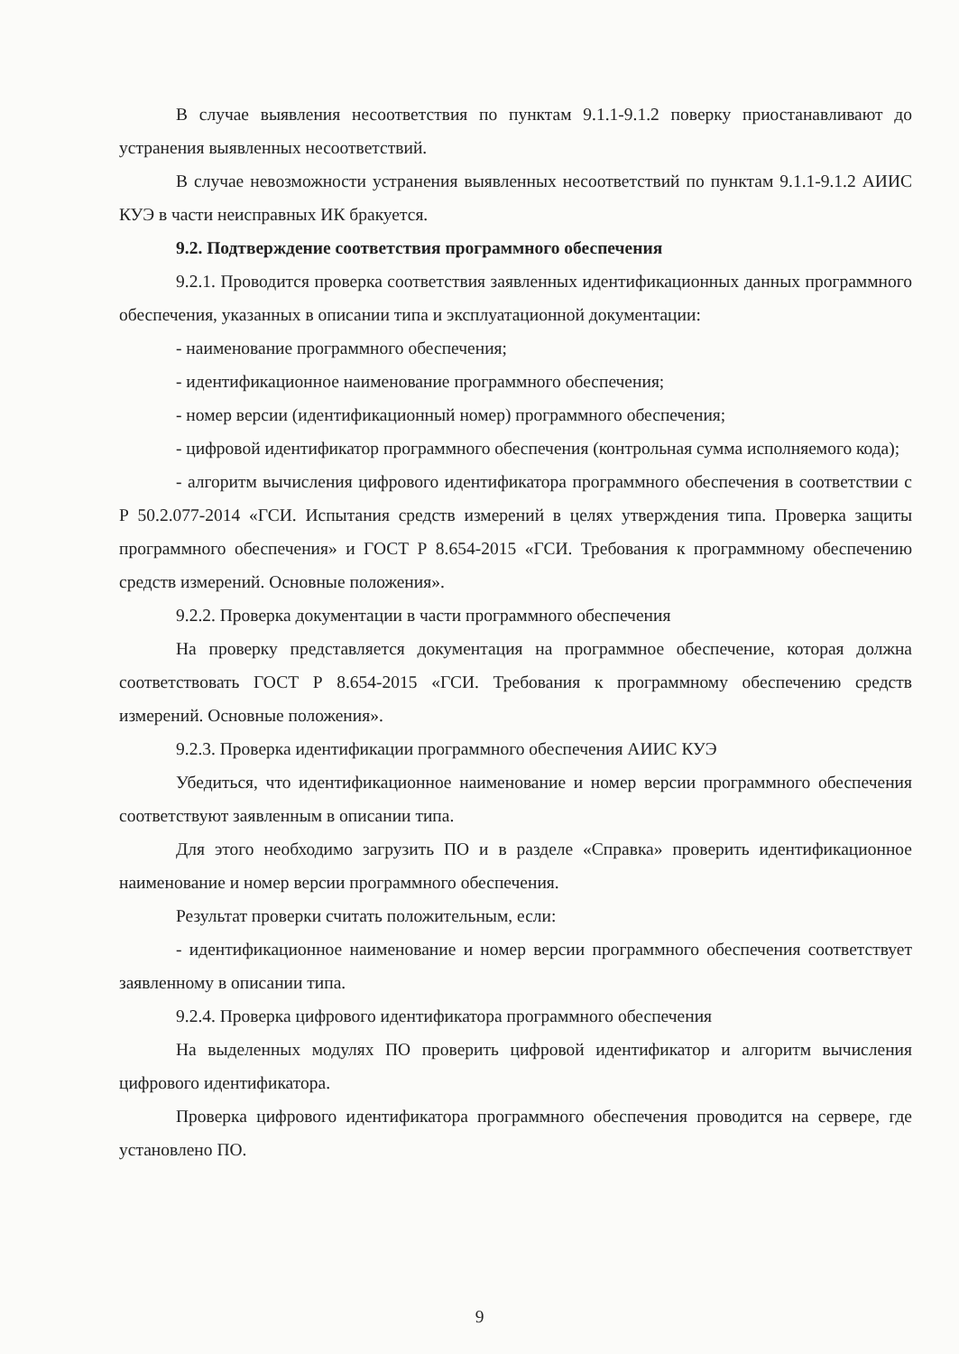В случае выявления несоответствия по пунктам 9.1.1-9.1.2 поверку приостанавливают до устранения выявленных несоответствий.
В случае невозможности устранения выявленных несоответствий по пунктам 9.1.1-9.1.2 АИИС КУЭ в части неисправных ИК бракуется.
9.2. Подтверждение соответствия программного обеспечения
9.2.1. Проводится проверка соответствия заявленных идентификационных данных программного обеспечения, указанных в описании типа и эксплуатационной документации:
- наименование программного обеспечения;
- идентификационное наименование программного обеспечения;
- номер версии (идентификационный номер) программного обеспечения;
- цифровой идентификатор программного обеспечения (контрольная сумма исполняемого кода);
- алгоритм вычисления цифрового идентификатора программного обеспечения в соответствии с Р 50.2.077-2014 «ГСИ. Испытания средств измерений в целях утверждения типа. Проверка защиты программного обеспечения» и ГОСТ Р 8.654-2015 «ГСИ. Требования к программному обеспечению средств измерений. Основные положения».
9.2.2. Проверка документации в части программного обеспечения
На проверку представляется документация на программное обеспечение, которая должна соответствовать ГОСТ Р 8.654-2015 «ГСИ. Требования к программному обеспечению средств измерений. Основные положения».
9.2.3. Проверка идентификации программного обеспечения АИИС КУЭ
Убедиться, что идентификационное наименование и номер версии программного обеспечения соответствуют заявленным в описании типа.
Для этого необходимо загрузить ПО и в разделе «Справка» проверить идентификационное наименование и номер версии программного обеспечения.
Результат проверки считать положительным, если:
- идентификационное наименование и номер версии программного обеспечения соответствует заявленному в описании типа.
9.2.4. Проверка цифрового идентификатора программного обеспечения
На выделенных модулях ПО проверить цифровой идентификатор и алгоритм вычисления цифрового идентификатора.
Проверка цифрового идентификатора программного обеспечения проводится на сервере, где установлено ПО.
9